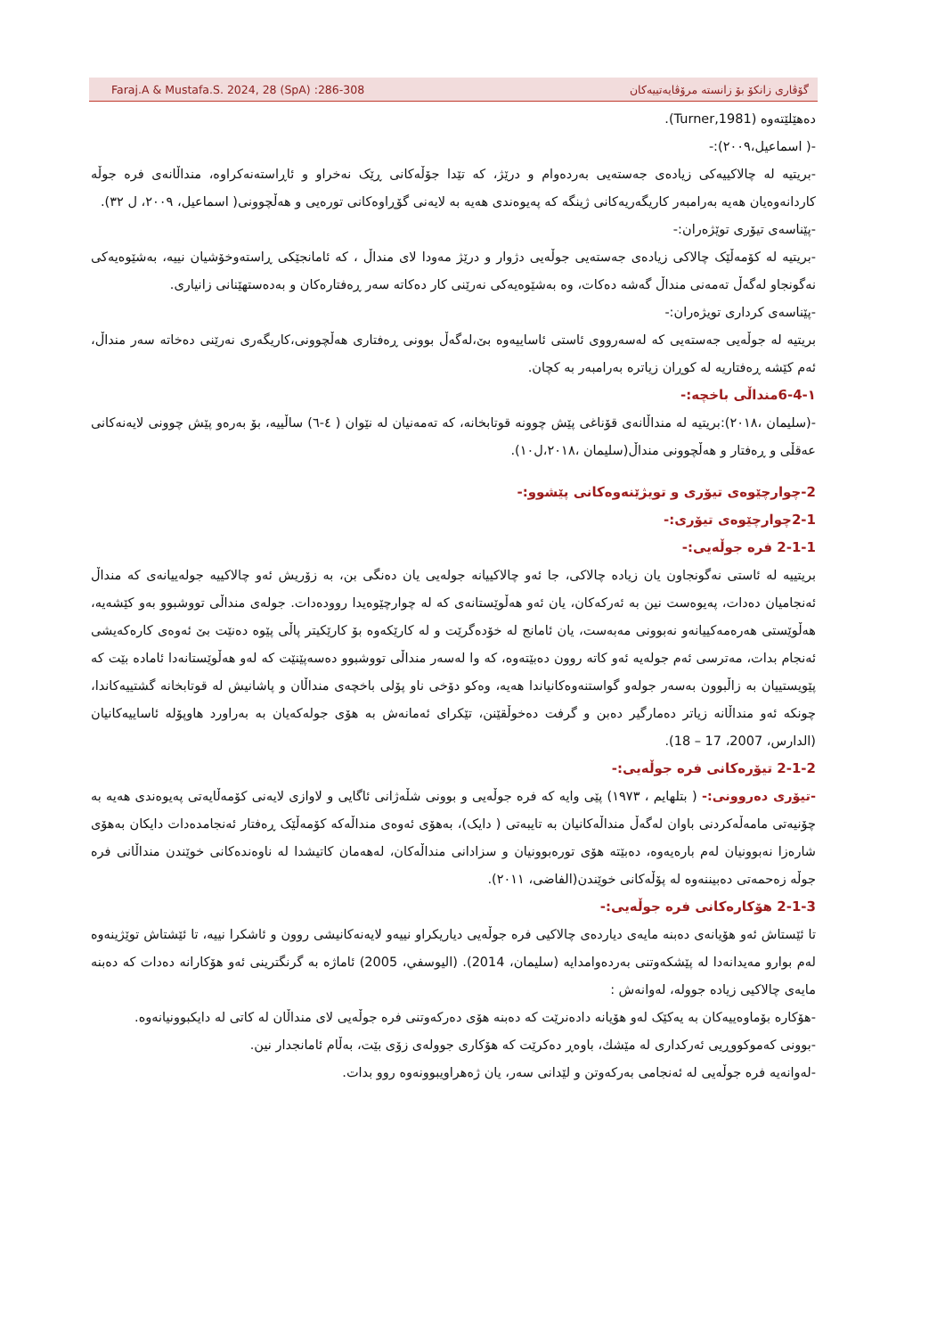Faraj.A & Mustafa.S. 2024, 28 (SpA) :286-308 گۆڤاری زانکۆ بۆ زانستە مرۆڤایەتییەکان
دەهێلێتەوە (Turner,1981).
-( اسماعیل،٢٠٠٩):-
-بریتیە لە چالاکییەکی زیادەی جەستەیی بەردەوام و درێژ، کە تێدا جۆڵەکانی ڕێک نەخراو و ئاڕاستەنەکراوە، منداڵانەی فرە جوڵە کاردانەوەیان هەیە بەرامبەر کاریگەریەکانی ژینگە کە پەیوەندی هەیە بە لایەنی گۆڕاوەکانی تورەیی و هەڵچوونی( اسماعیل، ٢٠٠٩، ل ٣٢).
-پێناسەی تیۆری توێژەران:-
-بریتیە لە کۆمەڵێک چالاکی زیادەی جەستەیی جوڵەیی دژوار و درێژ مەودا لای منداڵ ، کە ئامانجێکی ڕاستەوخۆشیان نییە، بەشێوەیەکی نەگونجاو لەگەڵ تەمەنی منداڵ گەشە دەکات، وە بەشێوەیەکی نەرێنی کار دەکاتە سەر ڕەفتارەکان و بەدەستهێنانی زانیاری.
-پێناسەی کرداری تویژەران:-
بریتیە لە جوڵەیی جەستەیی کە لەسەرووی ئاستی ئاساییەوە بێ،لەگەڵ بوونی ڕەفتاری هەڵچوونی،کاریگەری نەرێنی دەخاتە سەر منداڵ، ئەم کێشە ڕەفتاریە لە کوڕان زیاترە بەرامبەر بە کچان.
١-6-4منداڵی باخچە:-
-(سلیمان ،٢٠١٨):بریتیە لە منداڵانەی قۆناغی پێش چوونە قوتابخانە، کە تەمەنیان لە نێوان ( ٤-٦) ساڵییە، بۆ بەرەو پێش چوونی لایەنەکانی عەقڵی و ڕەفتار و هەڵچوونی منداڵ(سلیمان ،٢٠١٨،ل١٠).
2-چوارچێوەی تیۆری و تویژێنەوەکانی پێشوو:-
2-1چوارچێوەی تیۆری:-
2-1-1 فرە جوڵەیی:-
بریتییە لە ئاستی نەگونجاون یان زیادە چالاکی، جا ئەو چالاکییانە جولەیی یان دەنگی بن، بە زۆریش ئەو چالاکییە جولەییانەی کە منداڵ ئەنجامیان دەدات، پەیوەست نین بە ئەرکەکان، یان ئەو هەڵوێستانەی کە لە چوارچێوەیدا روودەدات. جولەی منداڵی تووشبوو بەو کێشەیە، هەڵوێستی هەرەمەکییانەو نەبوونی مەبەست، یان ئامانج لە خۆدەگرێت و لە کارێکەوە بۆ کارێکیتر پاڵی پێوە دەنێت بێ ئەوەی کارەکەیشی ئەنجام بدات، مەترسی ئەم جولەیە ئەو کاتە روون دەبێتەوە، کە وا لەسەر منداڵی تووشبوو دەسەپێنێت کە لەو هەڵوێستانەدا ئامادە بێت کە پێویستییان بە زاڵبوون بەسەر جولەو گواستنەوەکانیاندا هەیە، وەکو دۆخی ناو پۆلی باخچەی منداڵان و پاشانیش لە قوتابخانە گشتییەکاندا، چونکە ئەو منداڵانە زیاتر دەمارگیر دەبن و گرفت دەخوڵقێنن، تێکرای ئەمانەش بە هۆی جولەکەیان بە بەراورد هاوپۆلە ئاساییەکانیان (الدارس، 2007، 17 – 18).
2-1-2 تیۆرەکانی فرە جوڵەیی:-
-تیۆری دەروونی:- ( بتلهایم ، ١٩٧٣) پێی وایە کە فرە جوڵەیی و بوونی شڵەژانی ئاگایی و لاوازی لایەنی کۆمەڵایەتی پەیوەندی هەیە بە چۆنیەتی مامەڵەکردنی باوان لەگەڵ منداڵەکانیان بە تایبەتی ( دایک)، بەهۆی ئەوەی منداڵەکە کۆمەڵێک ڕەفتار ئەنجامدەدات دایکان بەهۆی شارەزا نەبوونیان لەم بارەیەوە، دەبێتە هۆی تورەبوونیان و سزادانی منداڵەکان، لەهەمان کاتیشدا لە ناوەندەکانی خوێندن منداڵانی فرە جوڵە زەحمەتی دەبیننەوە لە پۆڵەکانی خوێندن(الفاضی، ٢٠١١).
2-1-3 هۆکارەکانی فرە جوڵەیی:-
تا ئێستاش ئەو هۆیانەی دەبنە مایەی دیاردەی چالاکیی فرە جوڵەیی دیاریکراو نییەو لایەنەکانیشی روون و ئاشکرا نییە، تا ئێشتاش توێژینەوە لەم بوارو مەیدانەدا لە پێشکەوتنی بەردەوامدایە (سلیمان، 2014). (الیوسفي، 2005) ئاماژە بە گرنگترینی ئەو هۆکارانە دەدات کە دەبنە مایەی چالاکیی زیادە جوولە، لەوانەش :
-هۆکارە بۆماوەییەکان بە یەکێک لەو هۆیانە دادەنرێت کە دەبنە هۆی دەرکەوتنی فرە جوڵەیی لای منداڵان لە کاتی لە دایکبوونیانەوە.
-بوونی کەموکووڕیی ئەرکداری لە مێشك، باوەڕ دەکرێت کە هۆکاری جوولەی زۆی بێت، بەڵام ئامانجدار نین.
-لەوانەیە فرە جوڵەیی لە ئەنجامی بەرکەوتن و لێدانی سەر، یان ژەهراویبوونەوە روو بدات.